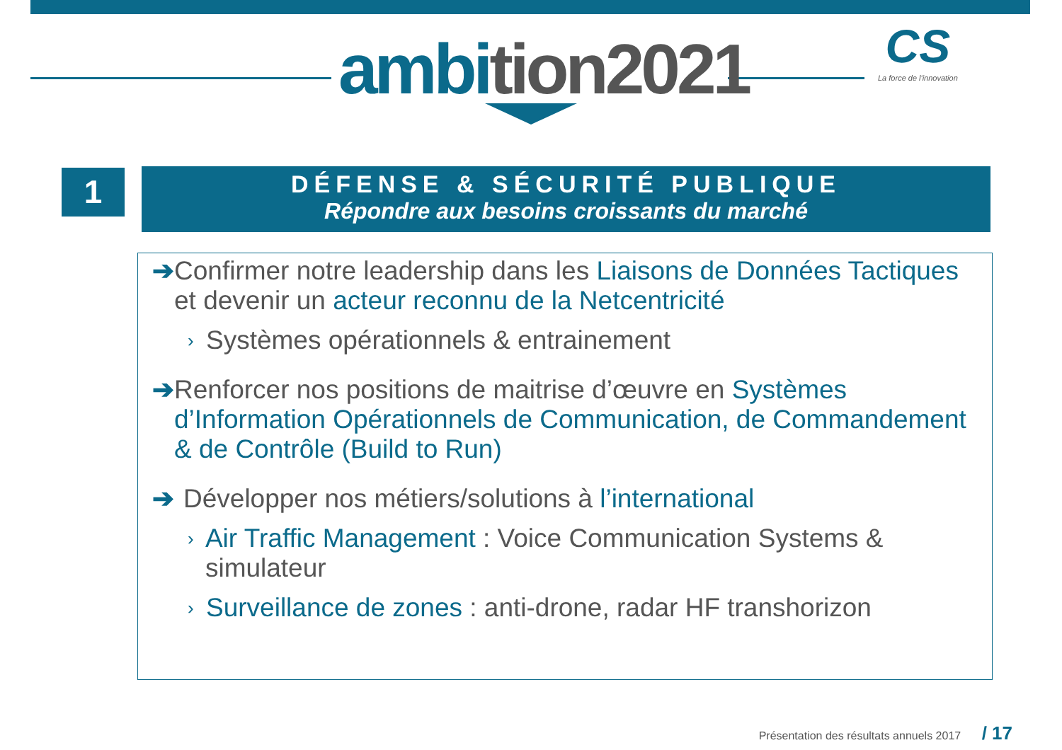ambition2021
CS
La force de l'innovation
1
DÉFENSE & SÉCURITÉ PUBLIQUE
Répondre aux besoins croissants du marché
➔ Confirmer notre leadership dans les Liaisons de Données Tactiques et devenir un acteur reconnu de la Netcentricité
›
Systèmes opérationnels & entrainement
➔ Renforcer nos positions de maitrise d’œuvre en Systèmes d’Information Opérationnels de Communication, de Commandement & de Contrôle (Build to Run)
➔ Développer nos métiers/solutions à l’international
›
Air Traffic Management : Voice Communication Systems & simulateur
›
Surveillance de zones : anti-drone, radar HF transhorizon
Présentation des résultats annuels 2017 / 17